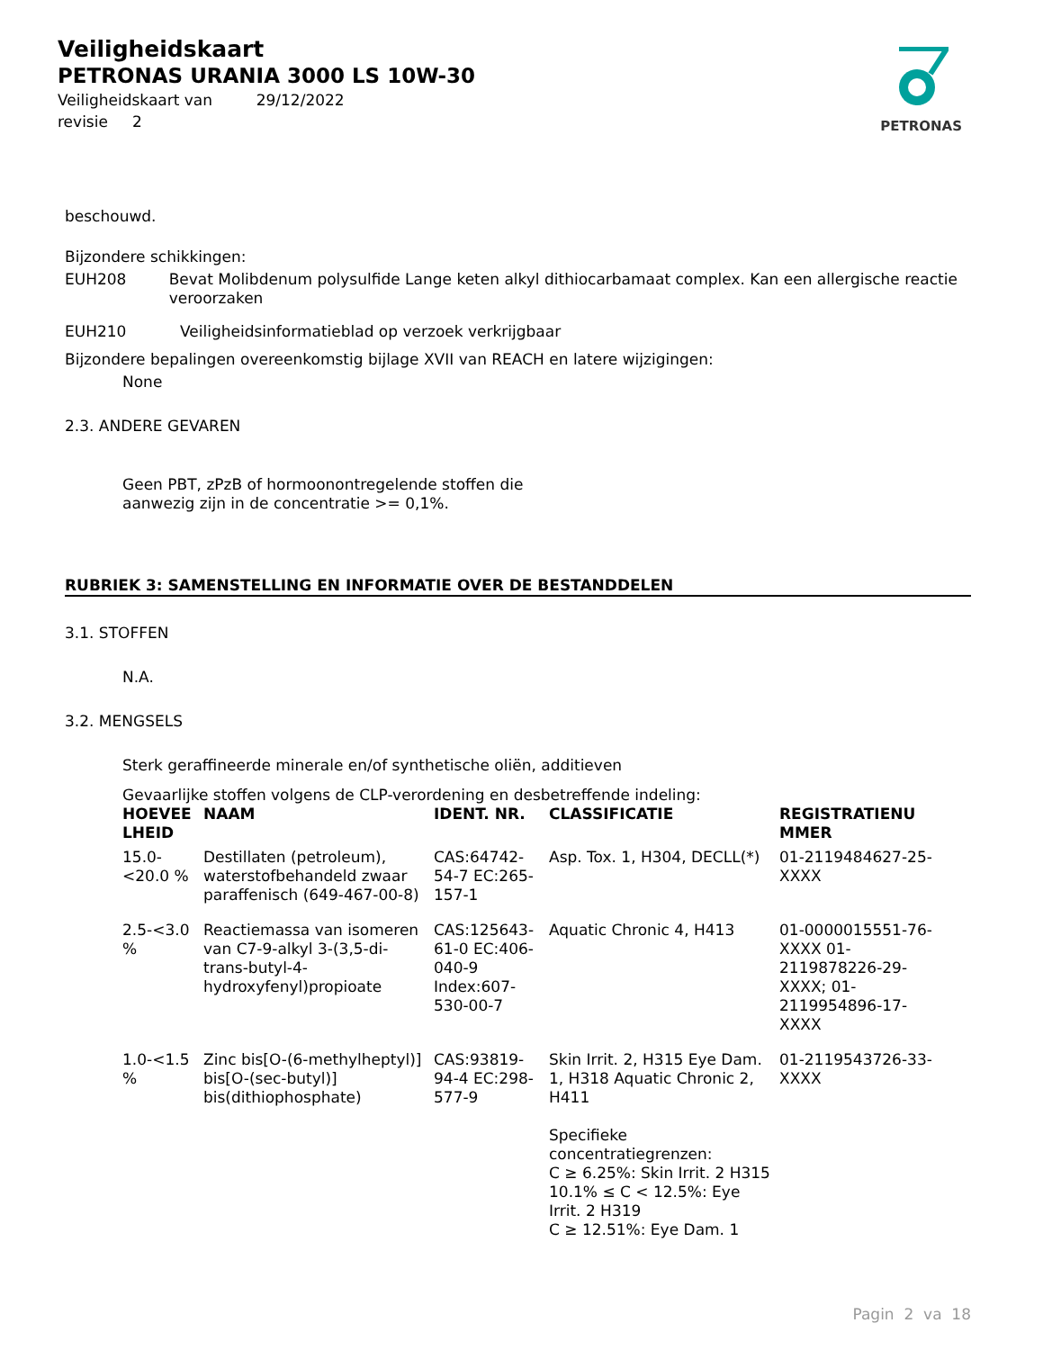Veiligheidskaart
PETRONAS URANIA 3000 LS 10W-30
Veiligheidskaart van 29/12/2022
revisie 2
PETRONAS
beschouwd.
Bijzondere schikkingen:
EUH208 Bevat Molibdenum polysulfide Lange keten alkyl dithiocarbamaat complex. Kan een allergische reactie veroorzaken
EUH210 Veiligheidsinformatieblad op verzoek verkrijgbaar
Bijzondere bepalingen overeenkomstig bijlage XVII van REACH en latere wijzigingen:
None
2.3. ANDERE GEVAREN
Geen PBT, zPzB of hormoonontregelende stoffen die
aanwezig zijn in de concentratie >= 0,1%.
RUBRIEK 3: SAMENSTELLING EN INFORMATIE OVER DE BESTANDDELEN
3.1. STOFFEN
N.A.
3.2. MENGSELS
Sterk geraffineerde minerale en/of synthetische oliën, additieven
Gevaarlijke stoffen volgens de CLP-verordening en desbetreffende indeling:
| HOEVEE LHEID | NAAM | IDENT. NR. | CLASSIFICATIE | REGISTRATIENU MMER |
| --- | --- | --- | --- | --- |
| 15.0- <20.0 % | Destillaten (petroleum), waterstofbehandeld zwaar paraffenisch (649-467-00-8) | CAS:64742-54-7 EC:265-157-1 | Asp. Tox. 1, H304, DECLL(*) | 01-2119484627-25-XXXX |
| 2.5-<3.0 % | Reactiemassa van isomeren van C7-9-alkyl 3-(3,5-di-trans-butyl-4-hydroxyfenyl)propioate | CAS:125643-61-0 EC:406-040-9 Index:607-530-00-7 | Aquatic Chronic 4, H413 | 01-0000015551-76-XXXX 01-2119878226-29-XXXX; 01-2119954896-17-XXXX |
| 1.0-<1.5 % | Zinc bis[O-(6-methylheptyl)] bis[O-(sec-butyl)] bis(dithiophosphate) | CAS:93819-94-4 EC:298-577-9 | Skin Irrit. 2, H315 Eye Dam. 1, H318 Aquatic Chronic 2, H411 Specifieke concentratiegrenzen: C ≥ 6.25%: Skin Irrit. 2 H315 10.1% ≤ C < 12.5%: Eye Irrit. 2 H319 C ≥ 12.51%: Eye Dam. 1 | 01-2119543726-33-XXXX |
Pagin 2 va 18